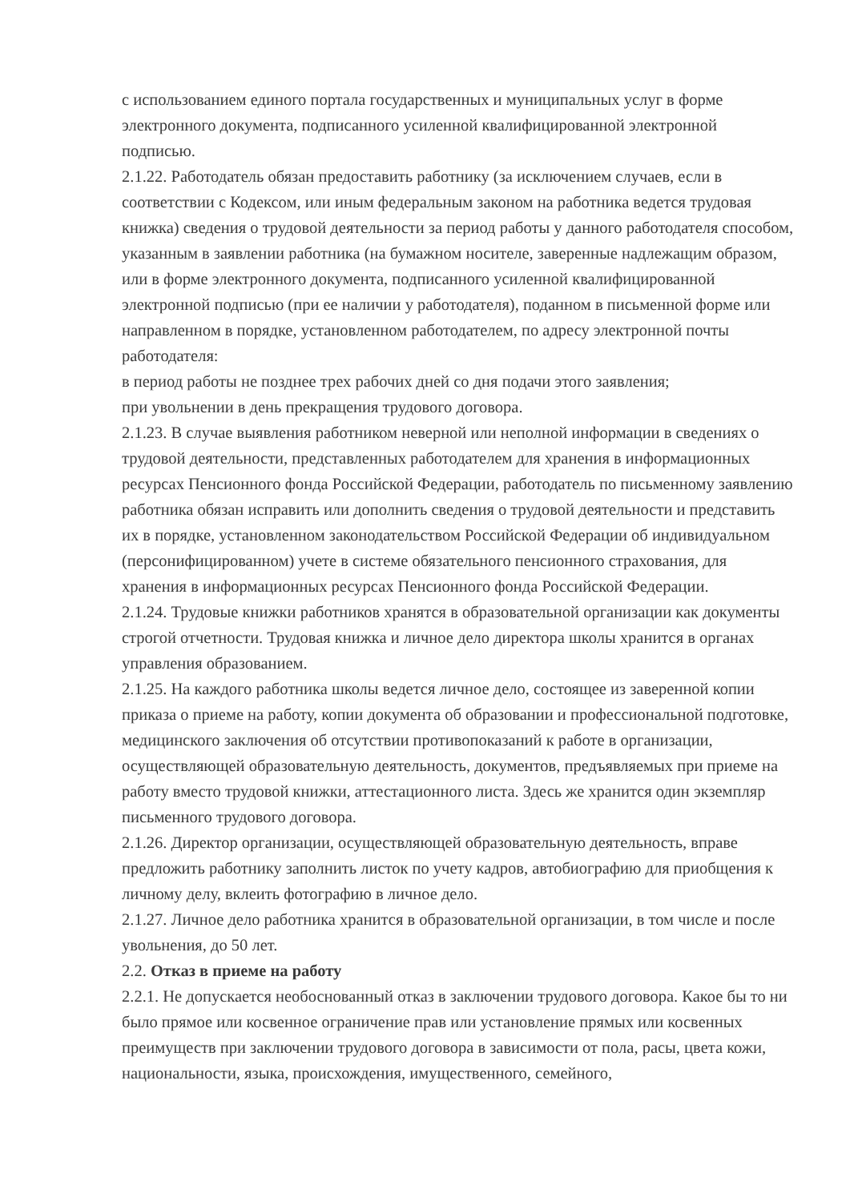с использованием единого портала государственных и муниципальных услуг в форме электронного документа, подписанного усиленной квалифицированной электронной подписью.
2.1.22. Работодатель обязан предоставить работнику (за исключением случаев, если в соответствии с Кодексом, или иным федеральным законом на работника ведется трудовая книжка) сведения о трудовой деятельности за период работы у данного работодателя способом, указанным в заявлении работника (на бумажном носителе, заверенные надлежащим образом, или в форме электронного документа, подписанного усиленной квалифицированной электронной подписью (при ее наличии у работодателя), поданном в письменной форме или направленном в порядке, установленном работодателем, по адресу электронной почты работодателя:
в период работы не позднее трех рабочих дней со дня подачи этого заявления;
при увольнении в день прекращения трудового договора.
2.1.23. В случае выявления работником неверной или неполной информации в сведениях о трудовой деятельности, представленных работодателем для хранения в информационных ресурсах Пенсионного фонда Российской Федерации, работодатель по письменному заявлению работника обязан исправить или дополнить сведения о трудовой деятельности и представить их в порядке, установленном законодательством Российской Федерации об индивидуальном (персонифицированном) учете в системе обязательного пенсионного страхования, для хранения в информационных ресурсах Пенсионного фонда Российской Федерации.
2.1.24. Трудовые книжки работников хранятся в образовательной организации как документы строгой отчетности. Трудовая книжка и личное дело директора школы хранится в органах управления образованием.
2.1.25. На каждого работника школы ведется личное дело, состоящее из заверенной копии приказа о приеме на работу, копии документа об образовании и профессиональной подготовке, медицинского заключения об отсутствии противопоказаний к работе в организации, осуществляющей образовательную деятельность, документов, предъявляемых при приеме на работу вместо трудовой книжки, аттестационного листа. Здесь же хранится один экземпляр письменного трудового договора.
2.1.26. Директор организации, осуществляющей образовательную деятельность, вправе предложить работнику заполнить листок по учету кадров, автобиографию для приобщения к личному делу, вклеить фотографию в личное дело.
2.1.27. Личное дело работника хранится в образовательной организации, в том числе и после увольнения, до 50 лет.
2.2. Отказ в приеме на работу
2.2.1. Не допускается необоснованный отказ в заключении трудового договора. Какое бы то ни было прямое или косвенное ограничение прав или установление прямых или косвенных преимуществ при заключении трудового договора в зависимости от пола, расы, цвета кожи, национальности, языка, происхождения, имущественного, семейного,